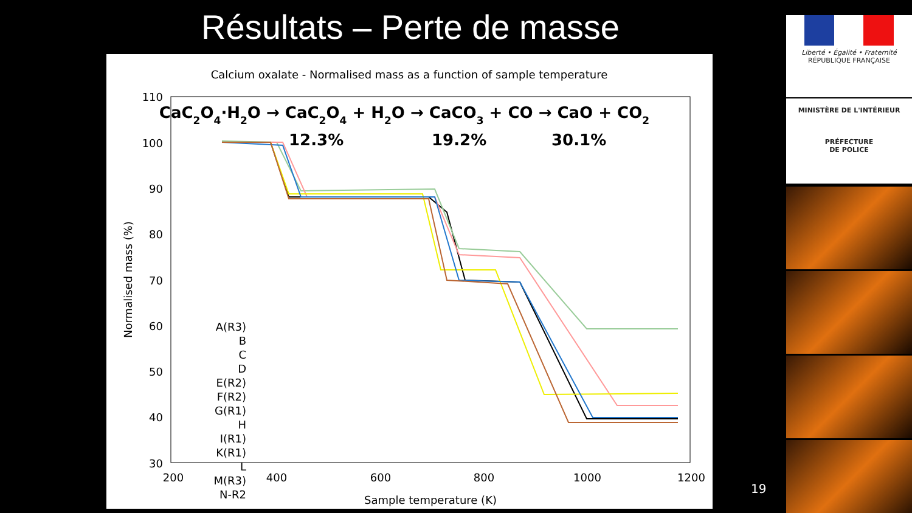Résultats – Perte de masse
Calcium oxalate - Normalised mass as a function of sample temperature
CaC2O4·H2O → CaC2O4 + H2O → CaCO3 + CO → CaO + CO2
12.3%
19.2%
30.1%
110
100
90
80
70
60
50
40
30
200
400
600
800
1000
1200
Sample temperature (K)
Normalised mass (%)
A(R3)
B
C
D
E(R2)
F(R2)
G(R1)
H
I(R1)
K(R1)
L
M(R3)
N-R2
19
Liberté • Égalité • Fraternité
RÉPUBLIQUE FRANÇAISE
MINISTÈRE DE L'INTÉRIEUR
PRÉFECTURE
DE POLICE